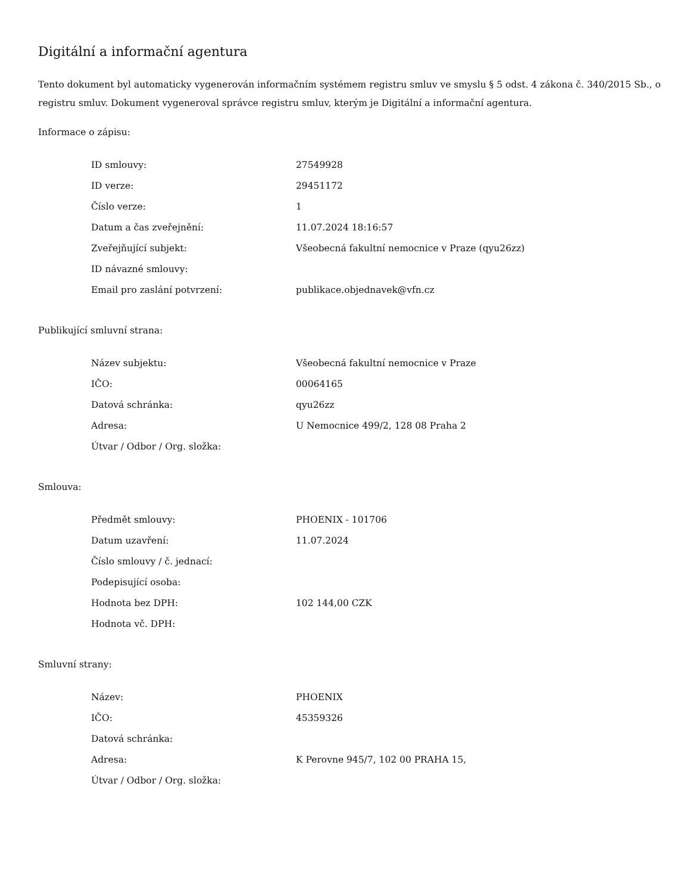Digitální a informační agentura
Tento dokument byl automaticky vygenerován informačním systémem registru smluv ve smyslu § 5 odst. 4 zákona č. 340/2015 Sb., o registru smluv. Dokument vygeneroval správce registru smluv, kterým je Digitální a informační agentura.
Informace o zápisu:
| ID smlouvy: | 27549928 |
| ID verze: | 29451172 |
| Číslo verze: | 1 |
| Datum a čas zveřejnění: | 11.07.2024 18:16:57 |
| Zveřejňující subjekt: | Všeobecná fakultní nemocnice v Praze (qyu26zz) |
| ID návazné smlouvy: | |
| Email pro zaslání potvrzení: | publikace.objednavek@vfn.cz |
Publikující smluvní strana:
| Název subjektu: | Všeobecná fakultní nemocnice v Praze |
| IČO: | 00064165 |
| Datová schránka: | qyu26zz |
| Adresa: | U Nemocnice 499/2, 128 08 Praha 2 |
| Útvar / Odbor / Org. složka: | |
Smlouva:
| Předmět smlouvy: | PHOENIX - 101706 |
| Datum uzavření: | 11.07.2024 |
| Číslo smlouvy / č. jednací: | |
| Podepisující osoba: | |
| Hodnota bez DPH: | 102 144,00 CZK |
| Hodnota vč. DPH: | |
Smluvní strany:
| Název: | PHOENIX |
| IČO: | 45359326 |
| Datová schránka: | |
| Adresa: | K Perovne 945/7, 102 00 PRAHA 15, |
| Útvar / Odbor / Org. složka: | |